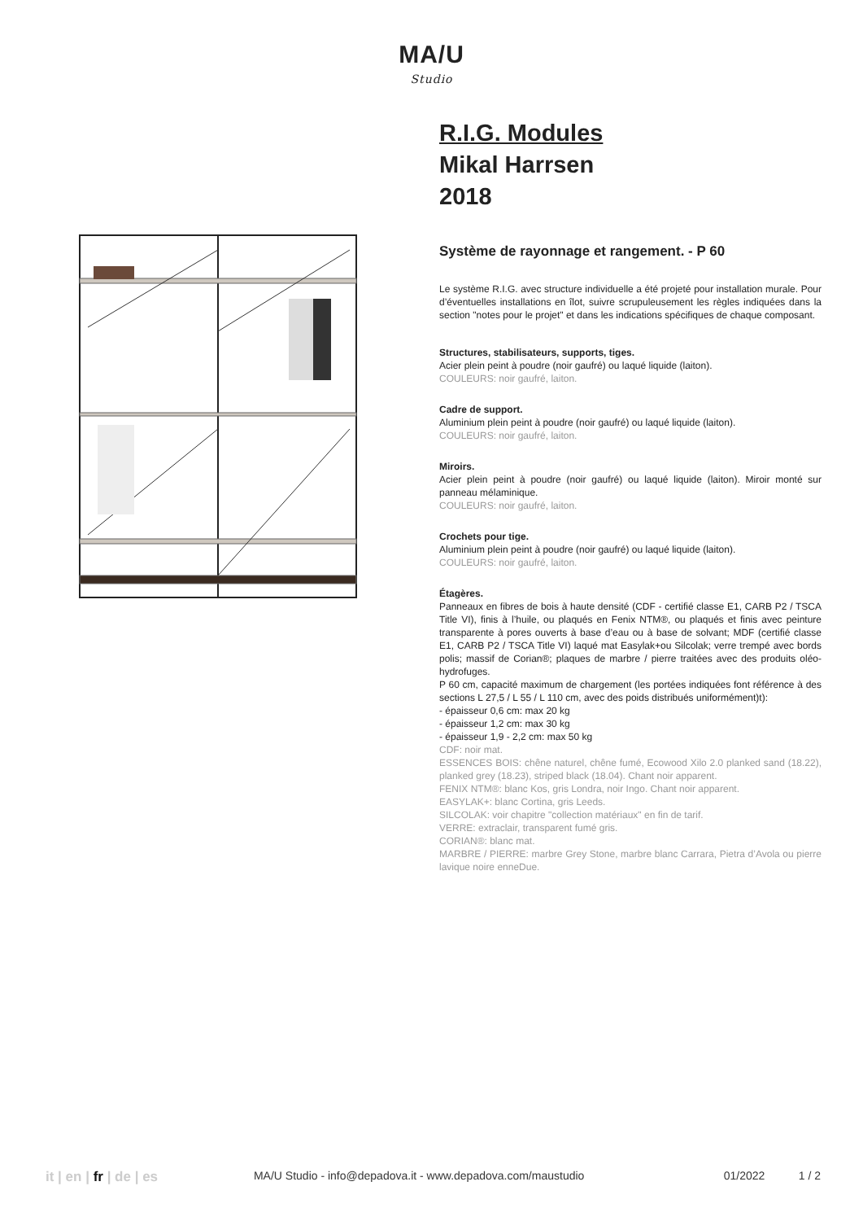MA/U
Studio
R.I.G. Modules
Mikal Harrsen
2018
Système de rayonnage et rangement. - P 60
Le système R.I.G. avec structure individuelle a été projeté pour installation murale. Pour d’éventuelles installations en îlot, suivre scrupuleusement les règles indiquées dans la section "notes pour le projet" et dans les indications spécifiques de chaque composant.
Structures, stabilisateurs, supports, tiges.
Acier plein peint à poudre (noir gaufré) ou laqué liquide (laiton).
COULEURS: noir gaufré, laiton.
Cadre de support.
Aluminium plein peint à poudre (noir gaufré) ou laqué liquide (laiton).
COULEURS: noir gaufré, laiton.
Miroirs.
Acier plein peint à poudre (noir gaufré) ou laqué liquide (laiton). Miroir monté sur panneau mélaminique.
COULEURS: noir gaufré, laiton.
Crochets pour tige.
Aluminium plein peint à poudre (noir gaufré) ou laqué liquide (laiton).
COULEURS: noir gaufré, laiton.
Étagères.
Panneaux en fibres de bois à haute densité (CDF - certifié classe E1, CARB P2 / TSCA Title VI), finis à l’huile, ou plaqués en Fenix NTM®, ou plaqués et finis avec peinture transparente à pores ouverts à base d’eau ou à base de solvant; MDF (certifié classe E1, CARB P2 / TSCA Title VI) laqué mat Easylak+ou Silcolak; verre trempé avec bords polis; massif de Corian®; plaques de marbre / pierre traitées avec des produits oléo-hydrofuges.
P 60 cm, capacité maximum de chargement (les portées indiquées font référence à des sections L 27,5 / L 55 / L 110 cm, avec des poids distribués uniformément)t):
- épaisseur 0,6 cm: max 20 kg
- épaisseur 1,2 cm: max 30 kg
- épaisseur 1,9 - 2,2 cm: max 50 kg
CDF: noir mat.
ESSENCES BOIS: chêne naturel, chêne fumé, Ecowood Xilo 2.0 planked sand (18.22), planked grey (18.23), striped black (18.04). Chant noir apparent.
FENIX NTM®: blanc Kos, gris Londra, noir Ingo. Chant noir apparent.
EASYLAK+: blanc Cortina, gris Leeds.
SILCOLAK: voir chapitre "collection matériaux" en fin de tarif.
VERRE: extraclair, transparent fumé gris.
CORIAN®: blanc mat.
MARBRE / PIERRE: marbre Grey Stone, marbre blanc Carrara, Pietra d’Avola ou pierre lavique noire enneDue.
it | en | fr | de | es
MA/U Studio - info@depadova.it - www.depadova.com/maustudio 01/2022 1 / 2